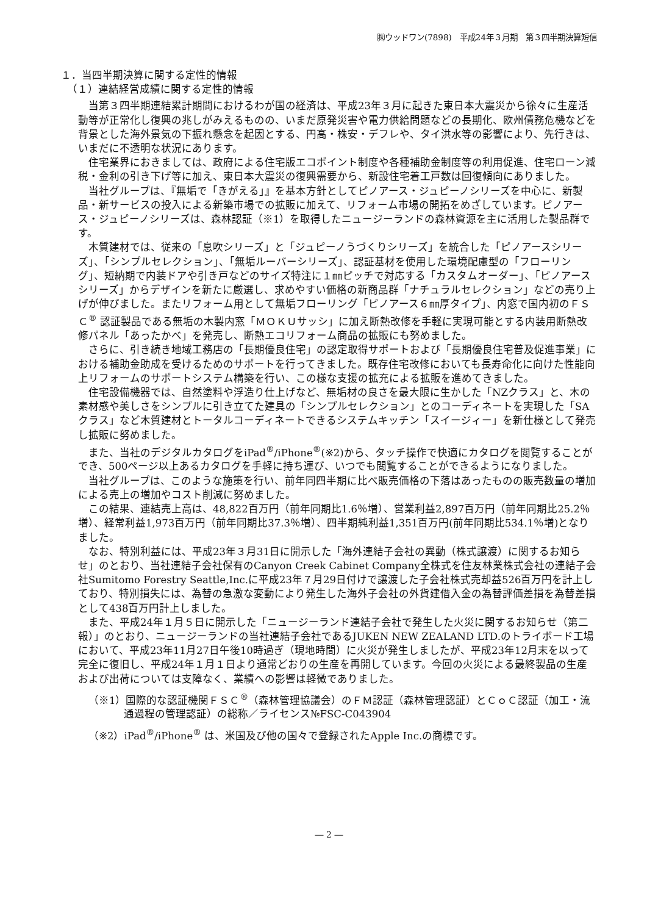㈱ウッドワン(7898)　平成24年３月期　第３四半期決算短信
１．当四半期決算に関する定性的情報
（１）連結経営成績に関する定性的情報
当第３四半期連結累計期間におけるわが国の経済は、平成23年３月に起きた東日本大震災から徐々に生産活動等が正常化し復興の兆しがみえるものの、いまだ原発災害や電力供給問題などの長期化、欧州債務危機などを背景とした海外景気の下振れ懸念を起因とする、円高・株安・デフレや、タイ洪水等の影響により、先行きは、いまだに不透明な状況にあります。
住宅業界におきましては、政府による住宅版エコポイント制度や各種補助金制度等の利用促進、住宅ローン減税・金利の引き下げ等に加え、東日本大震災の復興需要から、新設住宅着工戸数は回復傾向にありました。
当社グループは、『無垢で「きがえる」』を基本方針としてピノアース・ジュピーノシリーズを中心に、新製品・新サービスの投入による新築市場での拡販に加えて、リフォーム市場の開拓をめざしています。ピノアース・ジュピーノシリーズは、森林認証（※1）を取得したニュージーランドの森林資源を主に活用した製品群です。
木質建材では、従来の「息吹シリーズ」と「ジュピーノうづくりシリーズ」を統合した「ピノアースシリーズ」、「シンプルセレクション」、「無垢ルーバーシリーズ」、認証基材を使用した環境配慮型の「フローリング」、短納期で内装ドアや引き戸などのサイズ特注に１㎜ピッチで対応する「カスタムオーダー」、「ピノアースシリーズ」からデザインを新たに厳選し、求めやすい価格の新商品群「ナチュラルセレクション」などの売り上げが伸びました。またリフォーム用として無垢フローリング「ピノアース６㎜厚タイプ」、内窓で国内初のＦＳＣ<sup>®</sup> 認証製品である無垢の木製内窓「ＭＯＫＵサッシ」に加え断熱改修を手軽に実現可能とする内装用断熱改修パネル「あったかべ」を発売し、断熱エコリフォーム商品の拡販にも努めました。
さらに、引き続き地域工務店の「長期優良住宅」の認定取得サポートおよび「長期優良住宅普及促進事業」における補助金助成を受けるためのサポートを行ってきました。既存住宅改修においても長寿命化に向けた性能向上リフォームのサポートシステム構築を行い、この様な支援の拡充による拡販を進めてきました。
住宅設備機器では、自然塗料や浮造り仕上げなど、無垢材の良さを最大限に生かした「NZクラス」と、木の素材感や美しさをシンプルに引き立てた建具の「シンプルセレクション」とのコーディネートを実現した「SAクラス」など木質建材とトータルコーディネートできるシステムキッチン「スイージィー」を新仕様として発売し拡販に努めました。
また、当社のデジタルカタログをiPad<sup>®</sup>/iPhone<sup>®</sup>(※2)から、タッチ操作で快適にカタログを閲覧することができ、500ページ以上あるカタログを手軽に持ち運び、いつでも閲覧することができるようになりました。
当社グループは、このような施策を行い、前年同四半期に比べ販売価格の下落はあったものの販売数量の増加による売上の増加やコスト削減に努めました。
この結果、連結売上高は、48,822百万円（前年同期比1.6％増）、営業利益2,897百万円（前年同期比25.2％増）、経常利益1,973百万円（前年同期比37.3％増）、四半期純利益1,351百万円(前年同期比534.1％増)となりました。
なお、特別利益には、平成23年３月31日に開示した「海外連結子会社の異動（株式譲渡）に関するお知らせ」のとおり、当社連結子会社保有のCanyon Creek Cabinet Company全株式を住友林業株式会社の連結子会社Sumitomo Forestry Seattle,Inc.に平成23年７月29日付けで譲渡した子会社株式売却益526百万円を計上しており、特別損失には、為替の急激な変動により発生した海外子会社の外貨建借入金の為替評価差損を為替差損として438百万円計上しました。
また、平成24年１月５日に開示した「ニュージーランド連結子会社で発生した火災に関するお知らせ（第二報）」のとおり、ニュージーランドの当社連結子会社であるJUKEN NEW ZEALAND LTD.のトライボード工場において、平成23年11月27日午後10時過ぎ（現地時間）に火災が発生しましたが、平成23年12月末を以って完全に復旧し、平成24年１月１日より通常どおりの生産を再開しています。今回の火災による最終製品の生産および出荷については支障なく、業績への影響は軽微でありました。
（※1）国際的な認証機関ＦＳＣ<sup>®</sup>（森林管理協議会）のＦＭ認証（森林管理認証）とＣｏＣ認証（加工・流通過程の管理認証）の総称／ライセンス№FSC-C043904
（※2）iPad<sup>®</sup>/iPhone<sup>®</sup> は、米国及び他の国々で登録されたApple Inc.の商標です。
― 2 ―